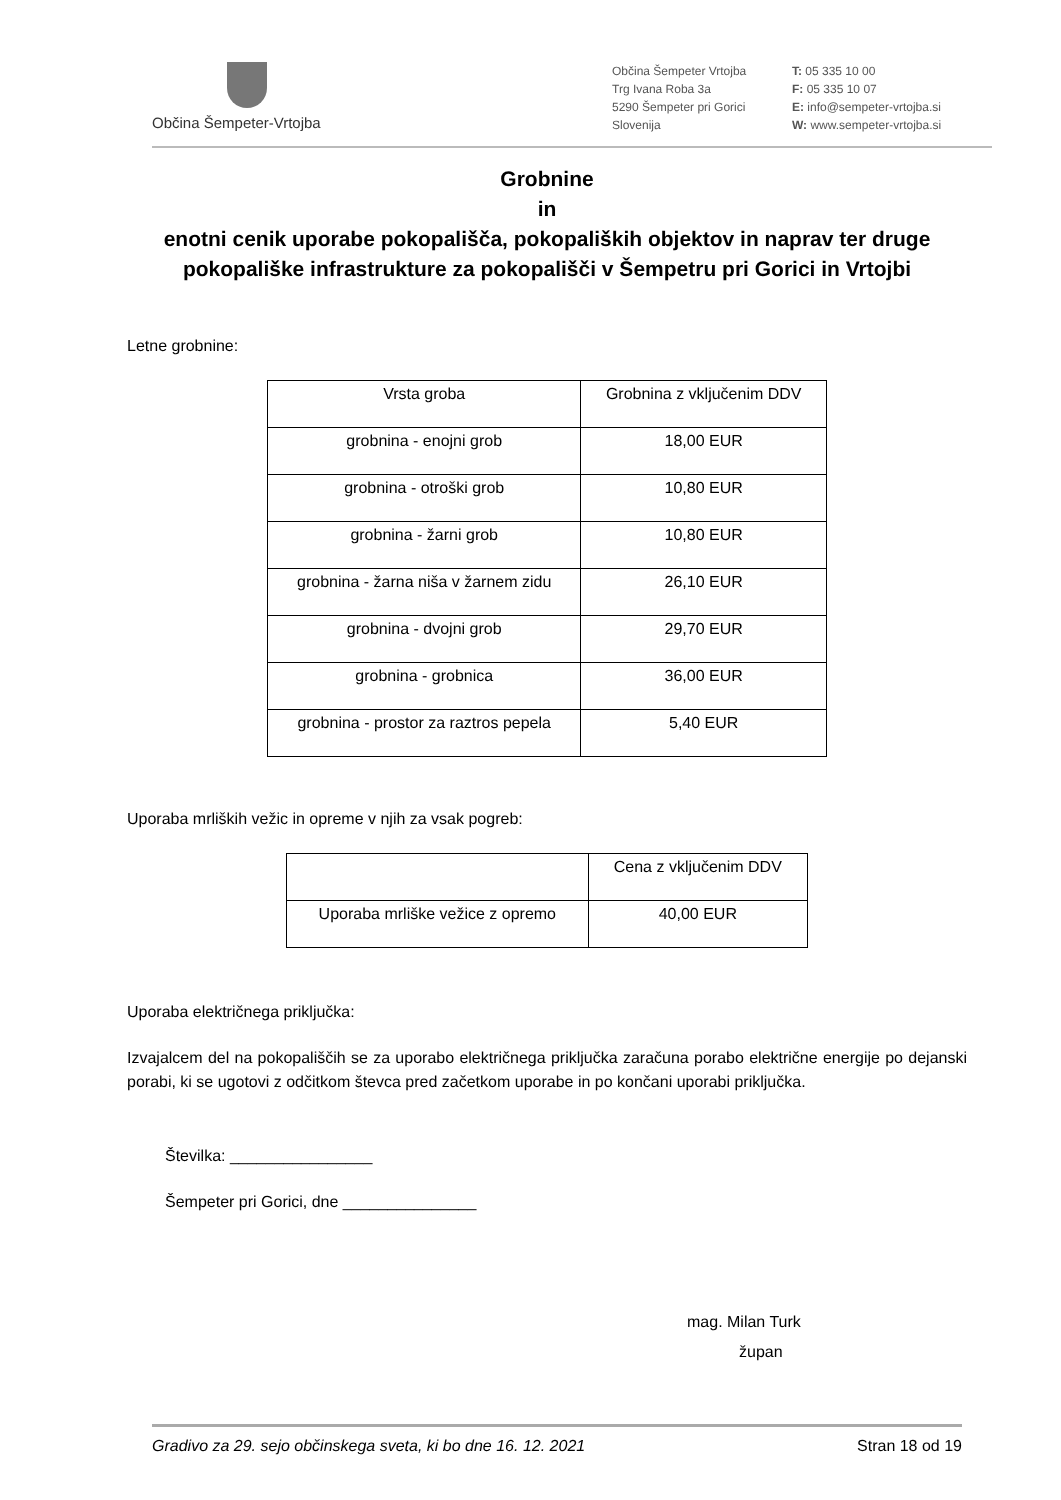Občina Šempeter-Vrtojba
Občina Šempeter Vrtojba
Trg Ivana Roba 3a
5290 Šempeter pri Gorici
Slovenija
T: 05 335 10 00
F: 05 335 10 07
E: info@sempeter-vrtojba.si
W: www.sempeter-vrtojba.si
Grobnine
in
enotni cenik uporabe pokopališča, pokopaliških objektov in naprav ter druge pokopališke infrastrukture za pokopališči v Šempetru pri Gorici in Vrtojbi
Letne grobnine:
| Vrsta groba | Grobnina z vključenim DDV |
| --- | --- |
| grobnina - enojni grob | 18,00 EUR |
| grobnina - otroški grob | 10,80 EUR |
| grobnina - žarni grob | 10,80 EUR |
| grobnina - žarna niša v žarnem zidu | 26,10 EUR |
| grobnina - dvojni grob | 29,70 EUR |
| grobnina - grobnica | 36,00 EUR |
| grobnina - prostor za raztros pepela | 5,40 EUR |
Uporaba mrliških vežic in opreme v njih za vsak pogreb:
| | Cena z vključenim DDV |
| --- | --- |
| Uporaba mrliške vežice z opremo | 40,00 EUR |
Uporaba električnega priključka:
Izvajalcem del na pokopališčih se za uporabo električnega priključka zaračuna porabo električne energije po dejanski porabi, ki se ugotovi z odčitkom števca pred začetkom uporabe in po končani uporabi priključka.
Številka: ________________
Šempeter pri Gorici, dne _______________
mag. Milan Turk
župan
Gradivo za 29. sejo občinskega sveta, ki bo dne 16. 12. 2021 Stran 18 od 19